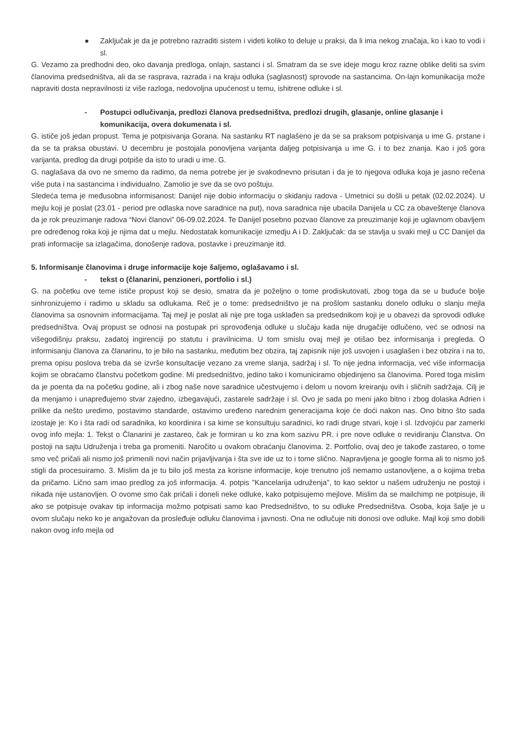● Zaključak je da je potrebno razraditi sistem i videti koliko to deluje u praksi, da li ima nekog značaja, ko i kao to vodi i sl.
G. Vezamo za predhodni deo, oko davanja predloga, onlajn, sastanci i sl. Smatram da se sve ideje mogu kroz razne oblike deliti sa svim članovima predsedništva, ali da se rasprava, razrada i na kraju odluka (saglasnost) sprovode na sastancima. On-lajn komunikacija može napraviti dosta nepravilnosti iz više razloga, nedovoljna upućenost u temu, ishitrene odluke i sl.
- Postupci odlučivanja, predlozi članova predsedništva, predlozi drugih, glasanje, online glasanje i komunikacija, overa dokumenata i sl.
G. ističe još jedan propust. Tema je potpisivanja Gorana. Na sastanku RT naglašeno je da se sa praksom potpisivanja u ime G. prstane i da se ta praksa obustavi. U decembru je postojala ponovljena varijanta daljeg potpisivanja u ime G. i to bez znanja. Kao i još gora varijanta, predlog da drugi potpiše da isto to uradi u ime. G.
G. naglašava da ovo ne smemo da radimo, da nema potrebe jer je svakodnevno prisutan i da je to njegova odluka koja je jasno rečena više puta i na sastancima i individualno. Zamolio je sve da se ovo poštuju.
Sledeća tema je međusobna informisanost: Danijel nije dobio informaciju o skidanju radova - Umetnici su došli u petak (02.02.2024). U mejlu koji je poslat (23.01 - period pre odlaska nove saradnice na put), nova saradnica nije ubacila Danijela u CC za obaveštenje članova da je rok preuzimanje radova “Novi članovi” 06-09.02.2024. Te Danijel posebno pozvao članove za preuzimanje koji je uglavnom obavljem pre određenog roka koji je njima dat u mejlu. Nedostatak komunikacije izmedju A i D. Zaključak: da se stavlja u svaki mejl u CC Danijel da prati informacije sa izlagačima, donošenje radova, postavke i preuzimanje itd.
5. Informisanje članovima i druge informacije koje šaljemo, oglašavamo i sl.
- tekst o (članarini, penzioneri, portfolio i sl.)
G. na početku ove teme ističe propust koji se desio, smatra da je poželjno o tome prodiskutovati, zbog toga da se u buduće bolje sinhronizujemo i radimo u skladu sa odlukama. Reč je o tome: predsedništvo je na prošlom sastanku donelo odluku o slanju mejla članovima sa osnovnim informacijama. Taj mejl je poslat ali nije pre toga usklađen sa predsednikom koji je u obavezi da sprovodi odluke predsedništva. Ovaj propust se odnosi na postupak pri sprovođenja odluke u slučaju kada nije drugačije odlučeno, već se odnosi na višegodišnju praksu, zadatoj ingirenciji po statutu i pravilnicima. U tom smislu ovaj mejl je otišao bez informisanja i pregleda. O informisanju članova za članarinu, to je bilo na sastanku, međutim bez obzira, taj zapisnik nije još usvojen i usaglašen i bez obzira i na to, prema opisu poslova treba da se izvrše konsultacije vezano za vreme slanja, sadržaj i sl. To nije jedna informacija, već više informacija kojim se obraćamo članstvu početkom godine. Mi predsedništvo, jedino tako i komuniciramo objedinjeno sa članovima. Pored toga mislim da je poenta da na početku godine, ali i zbog naše nove saradnice učestvujemo i delom u novom kreiranju ovih i sličnih sadržaja. Cilj je da menjamo i unapređujemo stvar zajedno, izbegavajući, zastarele sadržaje i sl. Ovo je sada po meni jako bitno i zbog dolaska Adrien i prilike da nešto uredimo, postavimo standarde, ostavimo uređeno narednim generacijama koje će doći nakon nas. Ono bitno što sada izostaje je: Ko i šta radi od saradnika, ko koordinira i sa kime se konsultuju saradnici, ko radi druge stvari, koje i sl. Izdvojiću par zamerki ovog info mejla: 1. Tekst o Članarini je zastareo, čak je formiran u ko zna kom sazivu PR. i pre nove odluke o revidiranju Članstva. On postoji na sajtu Udruženja i treba ga promeniti. Naročito u ovakom obraćanju članovima. 2. Portfolio, ovaj deo je takođe zastareo, o tome smo več pričali ali nismo još primenili novi način prijavljivanja i šta sve ide uz to i tome slično. Napravljena je google forma ali to nismo još stigli da procesuiramo. 3. Mislim da je tu bilo još mesta za korisne informacije, koje trenutno još nemamo ustanovljene, a o kojima treba da pričamo. Lično sam imao predlog za još informacija. 4. potpis "Kancelarija udruženja", to kao sektor u našem udruženju ne postoji i nikada nije ustanovljen. O ovome smo čak pričali i doneli neke odluke, kako potpisujemo mejlove. Mislim da se mailchimp ne potpisuje, ili ako se potpisuje ovakav tip informacija možmo potpisati samo kao Predsedništvo, to su odluke Predsedništva. Osoba, koja šalje je u ovom slučaju neko ko je angažovan da prosleđuje odluku članovima i javnosti. Ona ne odlučuje niti donosi ove odluke. Majl koji smo dobili nakon ovog info mejla od